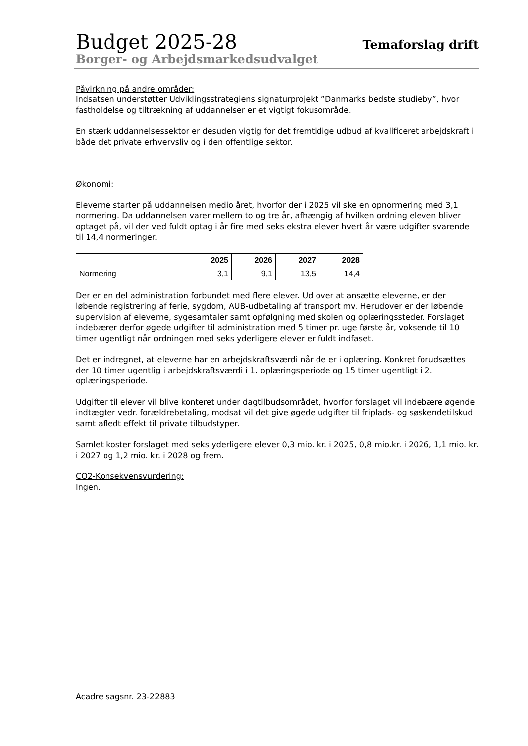Budget 2025-28
Temaforslag drift
Borger- og Arbejdsmarkedsudvalget
Påvirkning på andre områder:
Indsatsen understøtter Udviklingsstrategiens signaturprojekt ”Danmarks bedste studieby”, hvor fastholdelse og tiltrækning af uddannelser er et vigtigt fokusområde.
En stærk uddannelsessektor er desuden vigtig for det fremtidige udbud af kvalificeret arbejdskraft i både det private erhvervsliv og i den offentlige sektor.
Økonomi:
Eleverne starter på uddannelsen medio året, hvorfor der i 2025 vil ske en opnormering med 3,1 normering. Da uddannelsen varer mellem to og tre år, afhængig af hvilken ordning eleven bliver optaget på, vil der ved fuldt optag i år fire med seks ekstra elever hvert år være udgifter svarende til 14,4 normeringer.
| | 2025 | 2026 | 2027 | 2028 |
| Normering | 3,1 | 9,1 | 13,5 | 14,4 |
Der er en del administration forbundet med flere elever. Ud over at ansætte eleverne, er der løbende registrering af ferie, sygdom, AUB-udbetaling af transport mv. Herudover er der løbende supervision af eleverne, sygesamtaler samt opfølgning med skolen og oplæringssteder. Forslaget indebærer derfor øgede udgifter til administration med 5 timer pr. uge første år, voksende til 10 timer ugentligt når ordningen med seks yderligere elever er fuldt indfaset.
Det er indregnet, at eleverne har en arbejdskraftsværdi når de er i oplæring. Konkret forudsættes der 10 timer ugentlig i arbejdskraftsværdi i 1. oplæringsperiode og 15 timer ugentligt i 2. oplæringsperiode.
Udgifter til elever vil blive konteret under dagtilbudsområdet, hvorfor forslaget vil indebære øgende indtægter vedr. forældrebetaling, modsat vil det give øgede udgifter til friplads- og søskendetilskud samt afledt effekt til private tilbudstyper.
Samlet koster forslaget med seks yderligere elever 0,3 mio. kr. i 2025, 0,8 mio.kr. i 2026, 1,1 mio. kr. i 2027 og 1,2 mio. kr. i 2028 og frem.
CO2-Konsekvensvurdering:
Ingen.
Acadre sagsnr. 23-22883